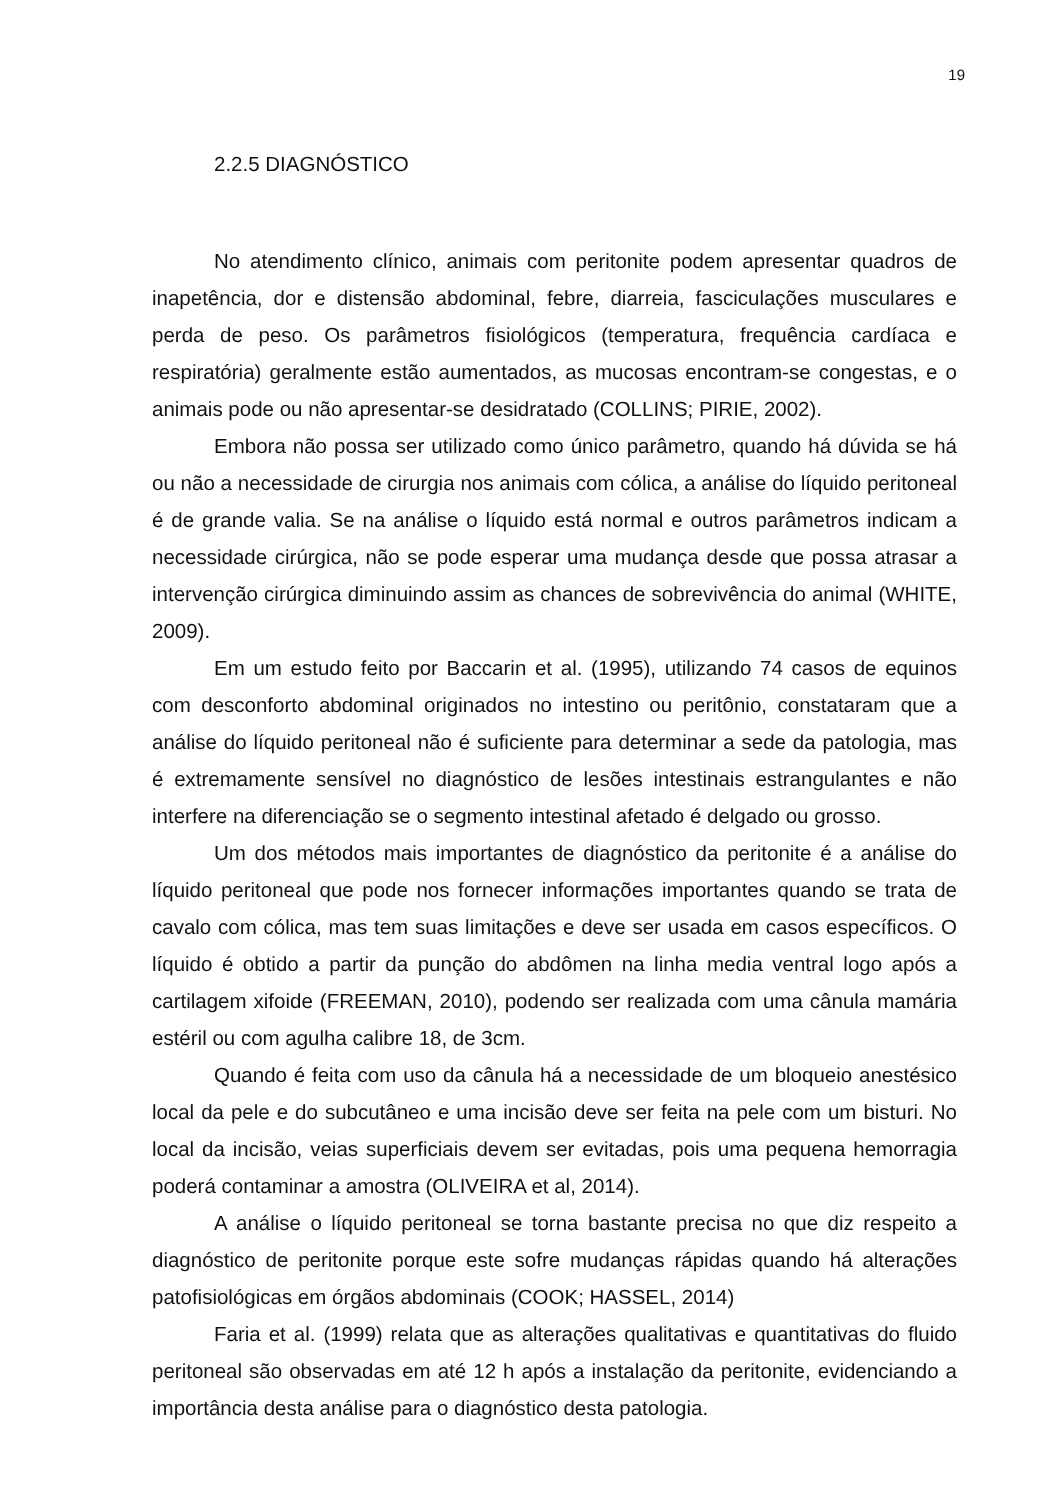19
2.2.5 DIAGNÓSTICO
No atendimento clínico, animais com peritonite podem apresentar quadros de inapetência, dor e distensão abdominal, febre, diarreia, fasciculações musculares e perda de peso. Os parâmetros fisiológicos (temperatura, frequência cardíaca e respiratória) geralmente estão aumentados, as mucosas encontram-se congestas, e o animais pode ou não apresentar-se desidratado (COLLINS; PIRIE, 2002).
Embora não possa ser utilizado como único parâmetro, quando há dúvida se há ou não a necessidade de cirurgia nos animais com cólica, a análise do líquido peritoneal é de grande valia. Se na análise o líquido está normal e outros parâmetros indicam a necessidade cirúrgica, não se pode esperar uma mudança desde que possa atrasar a intervenção cirúrgica diminuindo assim as chances de sobrevivência do animal (WHITE, 2009).
Em um estudo feito por Baccarin et al. (1995), utilizando 74 casos de equinos com desconforto abdominal originados no intestino ou peritônio, constataram que a análise do líquido peritoneal não é suficiente para determinar a sede da patologia, mas é extremamente sensível no diagnóstico de lesões intestinais estrangulantes e não interfere na diferenciação se o segmento intestinal afetado é delgado ou grosso.
Um dos métodos mais importantes de diagnóstico da peritonite é a análise do líquido peritoneal que pode nos fornecer informações importantes quando se trata de cavalo com cólica, mas tem suas limitações e deve ser usada em casos específicos. O líquido é obtido a partir da punção do abdômen na linha media ventral logo após a cartilagem xifoide (FREEMAN, 2010), podendo ser realizada com uma cânula mamária estéril ou com agulha calibre 18, de 3cm.
Quando é feita com uso da cânula há a necessidade de um bloqueio anestésico local da pele e do subcutâneo e uma incisão deve ser feita na pele com um bisturi. No local da incisão, veias superficiais devem ser evitadas, pois uma pequena hemorragia poderá contaminar a amostra (OLIVEIRA et al, 2014).
A análise o líquido peritoneal se torna bastante precisa no que diz respeito a diagnóstico de peritonite porque este sofre mudanças rápidas quando há alterações patofisiológicas em órgãos abdominais (COOK; HASSEL, 2014)
Faria et al. (1999) relata que as alterações qualitativas e quantitativas do fluido peritoneal são observadas em até 12 h após a instalação da peritonite, evidenciando a importância desta análise para o diagnóstico desta patologia.